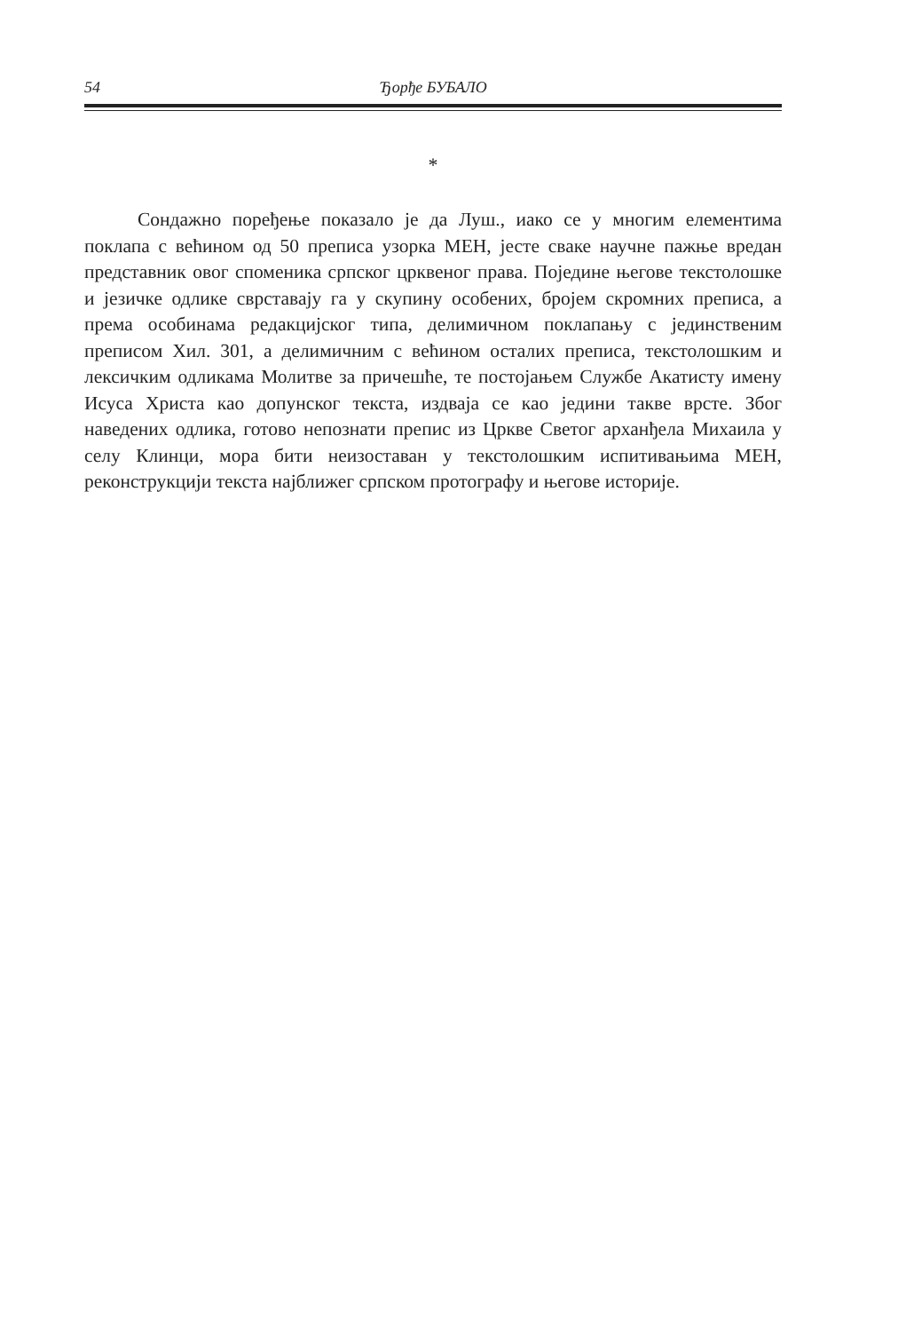54 Ђорђе БУБАЛО
*
Сондажно поређење показало је да Луш., иако се у многим елементима поклапа с већином од 50 преписа узорка МЕН, јесте сваке научне пажње вредан представник овог споменика српског црквеног права. Поједине његове текстолошке и језичке одлике сврставају га у скупину особених, бројем скромних преписа, а према особинама редакцијског типа, делимичном поклапању с јединственим преписом Хил. 301, а делимичним с већином осталих преписа, текстолошким и лексичким одликама Молитве за причешће, те постојањем Службе Акатисту имену Исуса Христа као допунског текста, издваја се као једини такве врсте. Због наведених одлика, готово непознати препис из Цркве Светог арханђела Михаила у селу Клинци, мора бити неизоставан у текстолошким испитивањима МЕН, реконструкцији текста најближег српском протографу и његове историје.